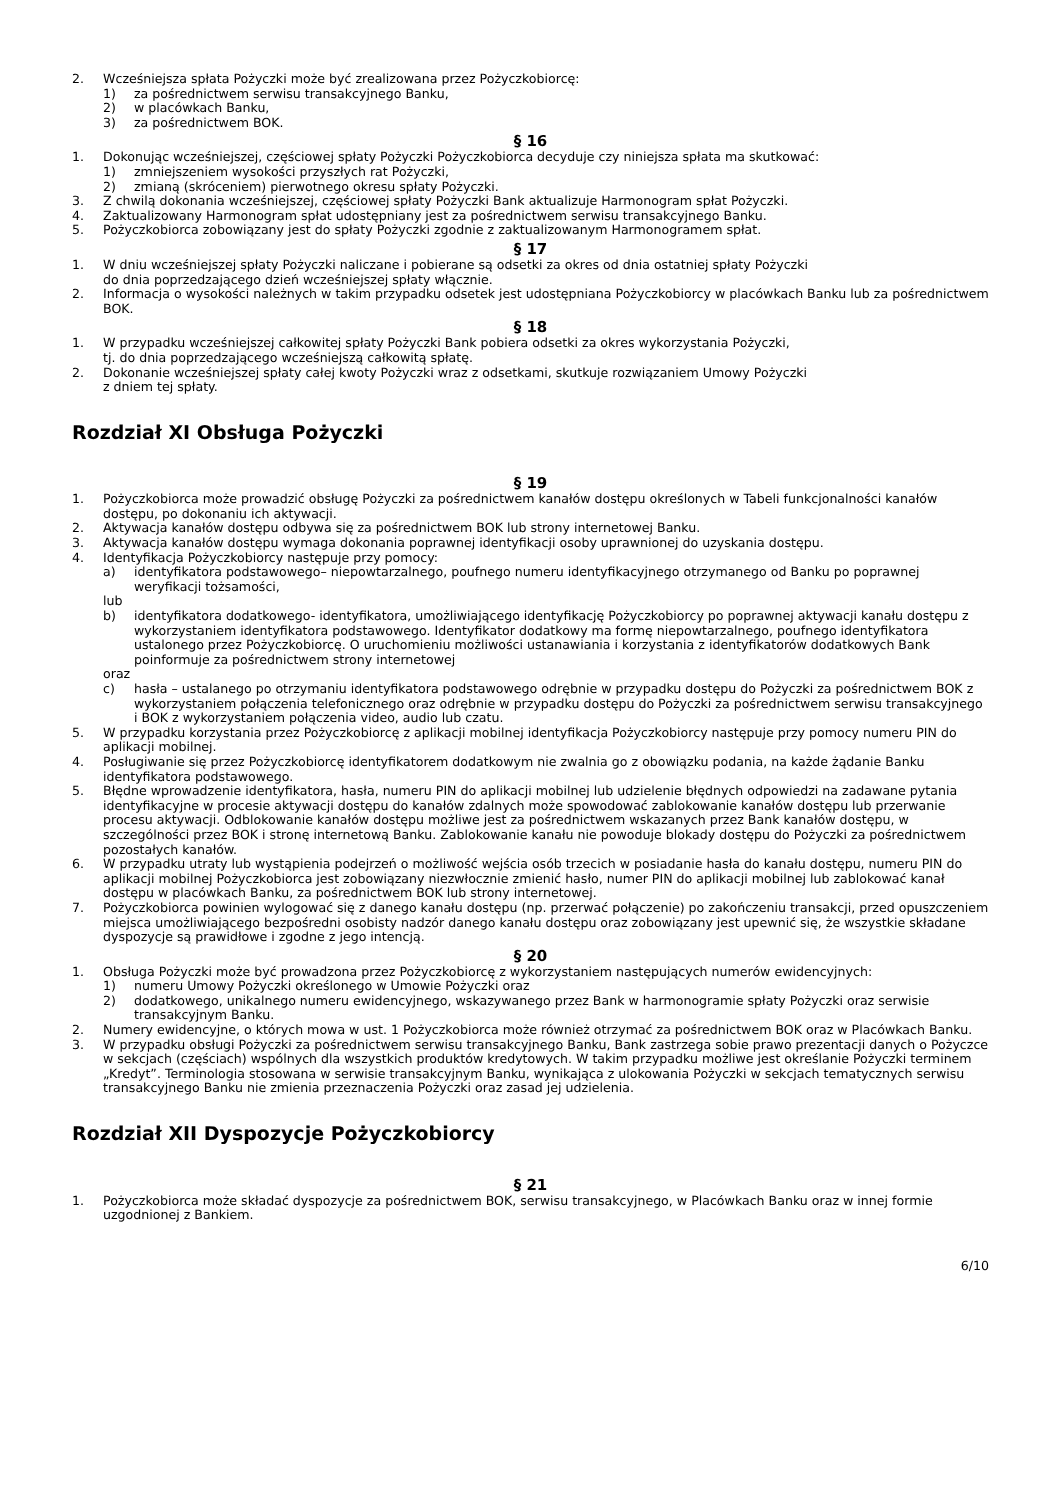2. Wcześniejsza spłata Pożyczki może być zrealizowana przez Pożyczkobiorcę:
1) za pośrednictwem serwisu transakcyjnego Banku,
2) w placówkach Banku,
3) za pośrednictwem BOK.
§ 16
1. Dokonując wcześniejszej, częściowej spłaty Pożyczki Pożyczkobiorca decyduje czy niniejsza spłata ma skutkować:
1) zmniejszeniem wysokości przyszłych rat Pożyczki,
2) zmianą (skróceniem) pierwotnego okresu spłaty Pożyczki.
3. Z chwilą dokonania wcześniejszej, częściowej spłaty Pożyczki Bank aktualizuje Harmonogram spłat Pożyczki.
4. Zaktualizowany Harmonogram spłat udostępniany jest za pośrednictwem serwisu transakcyjnego Banku.
5. Pożyczkobiorca zobowiązany jest do spłaty Pożyczki zgodnie z zaktualizowanym Harmonogramem spłat.
§ 17
1. W dniu wcześniejszej spłaty Pożyczki naliczane i pobierane są odsetki za okres od dnia ostatniej spłaty Pożyczki
do dnia poprzedzającego dzień wcześniejszej spłaty włącznie.
2. Informacja o wysokości należnych w takim przypadku odsetek jest udostępniana Pożyczkobiorcy w placówkach Banku lub za pośrednictwem BOK.
§ 18
1. W przypadku wcześniejszej całkowitej spłaty Pożyczki Bank pobiera odsetki za okres wykorzystania Pożyczki,
tj. do dnia poprzedzającego wcześniejszą całkowitą spłatę.
2. Dokonanie wcześniejszej spłaty całej kwoty Pożyczki wraz z odsetkami, skutkuje rozwiązaniem Umowy Pożyczki
z dniem tej spłaty.
Rozdział XI Obsługa Pożyczki
§ 19
1. Pożyczkobiorca może prowadzić obsługę Pożyczki za pośrednictwem kanałów dostępu określonych w Tabeli funkcjonalności kanałów dostępu, po dokonaniu ich aktywacji.
2. Aktywacja kanałów dostępu odbywa się za pośrednictwem BOK lub strony internetowej Banku.
3. Aktywacja kanałów dostępu wymaga dokonania poprawnej identyfikacji osoby uprawnionej do uzyskania dostępu.
4. Identyfikacja Pożyczkobiorcy następuje przy pomocy:
a) identyfikatora podstawowego– niepowtarzalnego, poufnego numeru identyfikacyjnego otrzymanego od Banku po poprawnej weryfikacji tożsamości,
lub
b) identyfikatora dodatkowego- identyfikatora, umożliwiającego identyfikację Pożyczkobiorcy po poprawnej aktywacji kanału dostępu z wykorzystaniem identyfikatora podstawowego. Identyfikator dodatkowy ma formę niepowtarzalnego, poufnego identyfikatora ustalonego przez Pożyczkobiorcę. O uruchomieniu możliwości ustanawiania i korzystania z identyfikatorów dodatkowych Bank poinformuje za pośrednictwem strony internetowej
oraz
c) hasła – ustalanego po otrzymaniu identyfikatora podstawowego odrębnie w przypadku dostępu do Pożyczki za pośrednictwem BOK z wykorzystaniem połączenia telefonicznego oraz odrębnie w przypadku dostępu do Pożyczki za pośrednictwem serwisu transakcyjnego i BOK z wykorzystaniem połączenia video, audio lub czatu.
5. W przypadku korzystania przez Pożyczkobiorcę z aplikacji mobilnej identyfikacja Pożyczkobiorcy następuje przy pomocy numeru PIN do aplikacji mobilnej.
4. Posługiwanie się przez Pożyczkobiorcę identyfikatorem dodatkowym nie zwalnia go z obowiązku podania, na każde żądanie Banku identyfikatora podstawowego.
5. Błędne wprowadzenie identyfikatora, hasła, numeru PIN do aplikacji mobilnej lub udzielenie błędnych odpowiedzi na zadawane pytania identyfikacyjne w procesie aktywacji dostępu do kanałów zdalnych może spowodować zablokowanie kanałów dostępu lub przerwanie procesu aktywacji. Odblokowanie kanałów dostępu możliwe jest za pośrednictwem wskazanych przez Bank kanałów dostępu, w szczególności przez BOK i stronę internetową Banku. Zablokowanie kanału nie powoduje blokady dostępu do Pożyczki za pośrednictwem pozostałych kanałów.
6. W przypadku utraty lub wystąpienia podejrzeń o możliwość wejścia osób trzecich w posiadanie hasła do kanału dostępu, numeru PIN do aplikacji mobilnej Pożyczkobiorca jest zobowiązany niezwłocznie zmienić hasło, numer PIN do aplikacji mobilnej lub zablokować kanał dostępu w placówkach Banku, za pośrednictwem BOK lub strony internetowej.
7. Pożyczkobiorca powinien wylogować się z danego kanału dostępu (np. przerwać połączenie) po zakończeniu transakcji, przed opuszczeniem miejsca umożliwiającego bezpośredni osobisty nadzór danego kanału dostępu oraz zobowiązany jest upewnić się, że wszystkie składane dyspozycje są prawidłowe i zgodne z jego intencją.
§ 20
1. Obsługa Pożyczki może być prowadzona przez Pożyczkobiorcę z wykorzystaniem następujących numerów ewidencyjnych:
1) numeru Umowy Pożyczki określonego w Umowie Pożyczki oraz
2) dodatkowego, unikalnego numeru ewidencyjnego, wskazywanego przez Bank w harmonogramie spłaty Pożyczki oraz serwisie transakcyjnym Banku.
2. Numery ewidencyjne, o których mowa w ust. 1 Pożyczkobiorca może również otrzymać za pośrednictwem BOK oraz w Placówkach Banku.
3. W przypadku obsługi Pożyczki za pośrednictwem serwisu transakcyjnego Banku, Bank zastrzega sobie prawo prezentacji danych o Pożyczce w sekcjach (częściach) wspólnych dla wszystkich produktów kredytowych. W takim przypadku możliwe jest określanie Pożyczki terminem „Kredyt”. Terminologia stosowana w serwisie transakcyjnym Banku, wynikająca z ulokowania Pożyczki w sekcjach tematycznych serwisu transakcyjnego Banku nie zmienia przeznaczenia Pożyczki oraz zasad jej udzielenia.
Rozdział XII Dyspozycje Pożyczkobiorcy
§ 21
1. Pożyczkobiorca może składać dyspozycje za pośrednictwem BOK, serwisu transakcyjnego, w Placówkach Banku oraz w innej formie uzgodnionej z Bankiem.
6/10